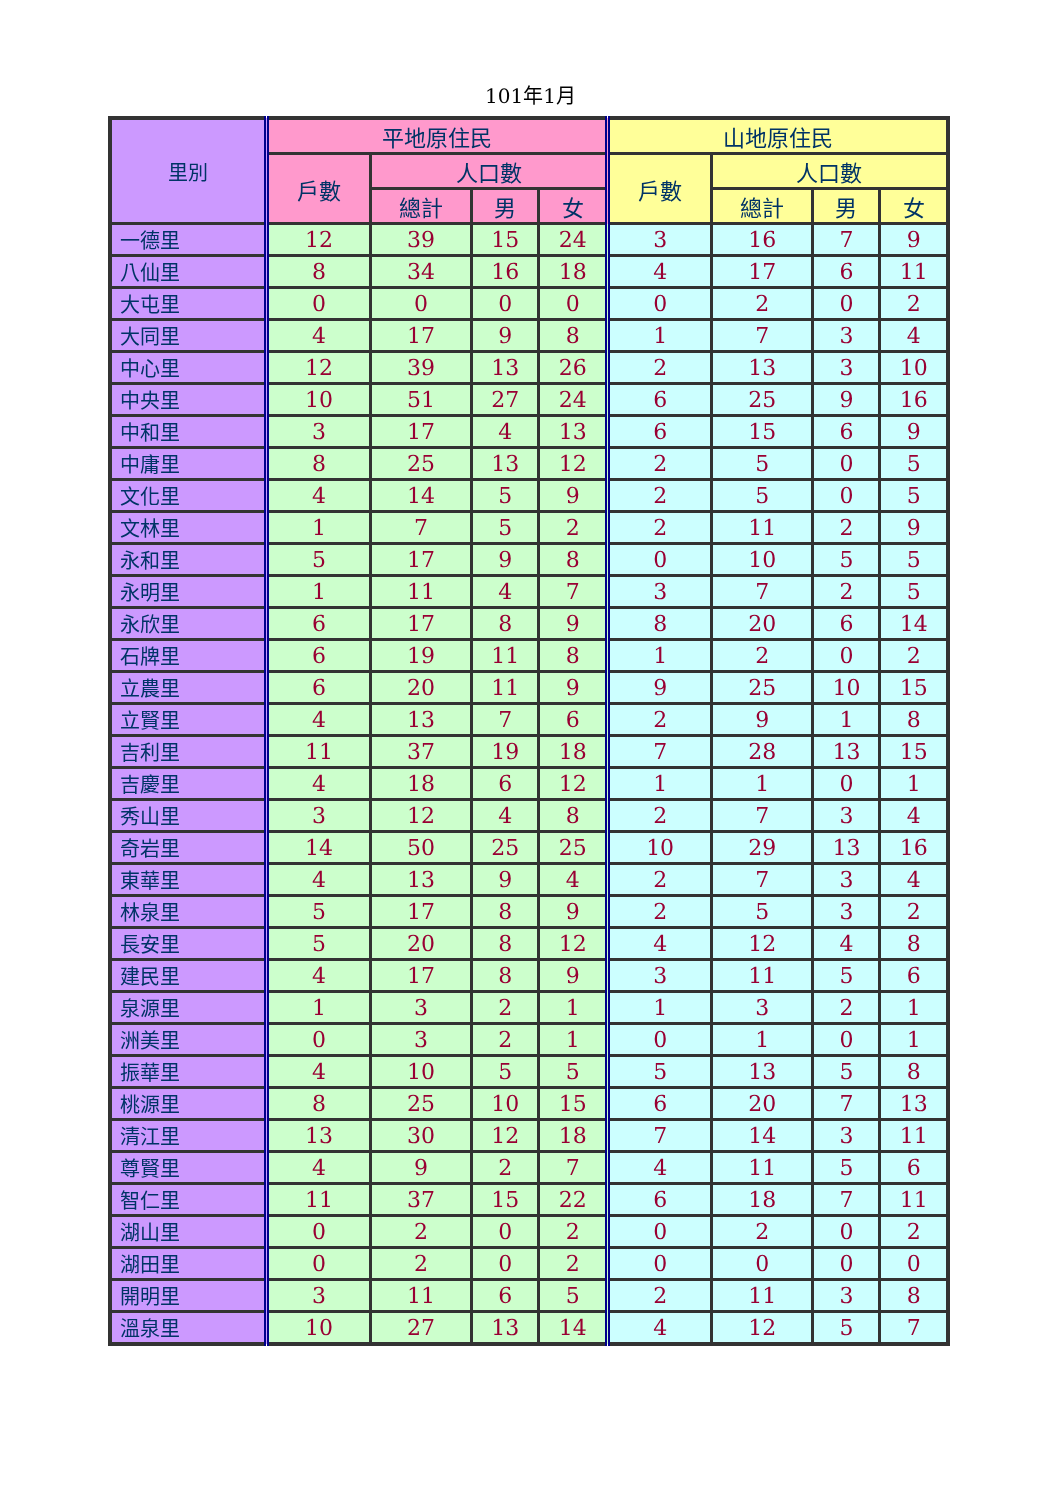101年1月
| 里別 | 平地原住民 | | | | 山地原住民 | | | |
| --- | --- | --- | --- | --- | --- | --- | --- | --- |
| | 戶數 | 人口數 | | | 戶數 | 人口數 | | |
| | | 總計 | 男 | 女 | | 總計 | 男 | 女 |
| 一德里 | 12 | 39 | 15 | 24 | 3 | 16 | 7 | 9 |
| 八仙里 | 8 | 34 | 16 | 18 | 4 | 17 | 6 | 11 |
| 大屯里 | 0 | 0 | 0 | 0 | 0 | 2 | 0 | 2 |
| 大同里 | 4 | 17 | 9 | 8 | 1 | 7 | 3 | 4 |
| 中心里 | 12 | 39 | 13 | 26 | 2 | 13 | 3 | 10 |
| 中央里 | 10 | 51 | 27 | 24 | 6 | 25 | 9 | 16 |
| 中和里 | 3 | 17 | 4 | 13 | 6 | 15 | 6 | 9 |
| 中庸里 | 8 | 25 | 13 | 12 | 2 | 5 | 0 | 5 |
| 文化里 | 4 | 14 | 5 | 9 | 2 | 5 | 0 | 5 |
| 文林里 | 1 | 7 | 5 | 2 | 2 | 11 | 2 | 9 |
| 永和里 | 5 | 17 | 9 | 8 | 0 | 10 | 5 | 5 |
| 永明里 | 1 | 11 | 4 | 7 | 3 | 7 | 2 | 5 |
| 永欣里 | 6 | 17 | 8 | 9 | 8 | 20 | 6 | 14 |
| 石牌里 | 6 | 19 | 11 | 8 | 1 | 2 | 0 | 2 |
| 立農里 | 6 | 20 | 11 | 9 | 9 | 25 | 10 | 15 |
| 立賢里 | 4 | 13 | 7 | 6 | 2 | 9 | 1 | 8 |
| 吉利里 | 11 | 37 | 19 | 18 | 7 | 28 | 13 | 15 |
| 吉慶里 | 4 | 18 | 6 | 12 | 1 | 1 | 0 | 1 |
| 秀山里 | 3 | 12 | 4 | 8 | 2 | 7 | 3 | 4 |
| 奇岩里 | 14 | 50 | 25 | 25 | 10 | 29 | 13 | 16 |
| 東華里 | 4 | 13 | 9 | 4 | 2 | 7 | 3 | 4 |
| 林泉里 | 5 | 17 | 8 | 9 | 2 | 5 | 3 | 2 |
| 長安里 | 5 | 20 | 8 | 12 | 4 | 12 | 4 | 8 |
| 建民里 | 4 | 17 | 8 | 9 | 3 | 11 | 5 | 6 |
| 泉源里 | 1 | 3 | 2 | 1 | 1 | 3 | 2 | 1 |
| 洲美里 | 0 | 3 | 2 | 1 | 0 | 1 | 0 | 1 |
| 振華里 | 4 | 10 | 5 | 5 | 5 | 13 | 5 | 8 |
| 桃源里 | 8 | 25 | 10 | 15 | 6 | 20 | 7 | 13 |
| 清江里 | 13 | 30 | 12 | 18 | 7 | 14 | 3 | 11 |
| 尊賢里 | 4 | 9 | 2 | 7 | 4 | 11 | 5 | 6 |
| 智仁里 | 11 | 37 | 15 | 22 | 6 | 18 | 7 | 11 |
| 湖山里 | 0 | 2 | 0 | 2 | 0 | 2 | 0 | 2 |
| 湖田里 | 0 | 2 | 0 | 2 | 0 | 0 | 0 | 0 |
| 開明里 | 3 | 11 | 6 | 5 | 2 | 11 | 3 | 8 |
| 溫泉里 | 10 | 27 | 13 | 14 | 4 | 12 | 5 | 7 |